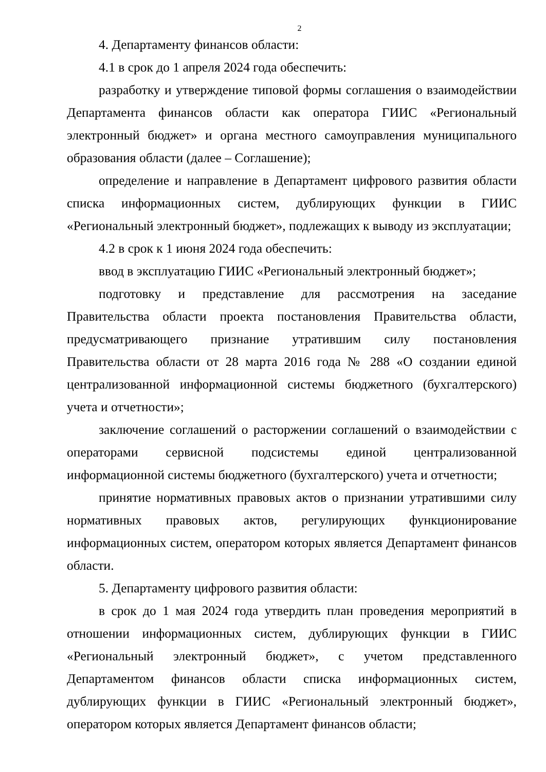2
4. Департаменту финансов области:
4.1 в срок до 1 апреля 2024 года обеспечить:
разработку и утверждение типовой формы соглашения о взаимодействии Департамента финансов области как оператора ГИИС «Региональный электронный бюджет» и органа местного самоуправления муниципального образования области (далее – Соглашение);
определение и направление в Департамент цифрового развития области списка информационных систем, дублирующих функции в ГИИС «Региональный электронный бюджет», подлежащих к выводу из эксплуатации;
4.2 в срок к 1 июня 2024 года обеспечить:
ввод в эксплуатацию ГИИС «Региональный электронный бюджет»;
подготовку и представление для рассмотрения на заседание Правительства области проекта постановления Правительства области, предусматривающего признание утратившим силу постановления Правительства области от 28 марта 2016 года № 288 «О создании единой централизованной информационной системы бюджетного (бухгалтерского) учета и отчетности»;
заключение соглашений о расторжении соглашений о взаимодействии с операторами сервисной подсистемы единой централизованной информационной системы бюджетного (бухгалтерского) учета и отчетности;
принятие нормативных правовых актов о признании утратившими силу нормативных правовых актов, регулирующих функционирование информационных систем, оператором которых является Департамент финансов области.
5. Департаменту цифрового развития области:
в срок до 1 мая 2024 года утвердить план проведения мероприятий в отношении информационных систем, дублирующих функции в ГИИС «Региональный электронный бюджет», с учетом представленного Департаментом финансов области списка информационных систем, дублирующих функции в ГИИС «Региональный электронный бюджет», оператором которых является Департамент финансов области;